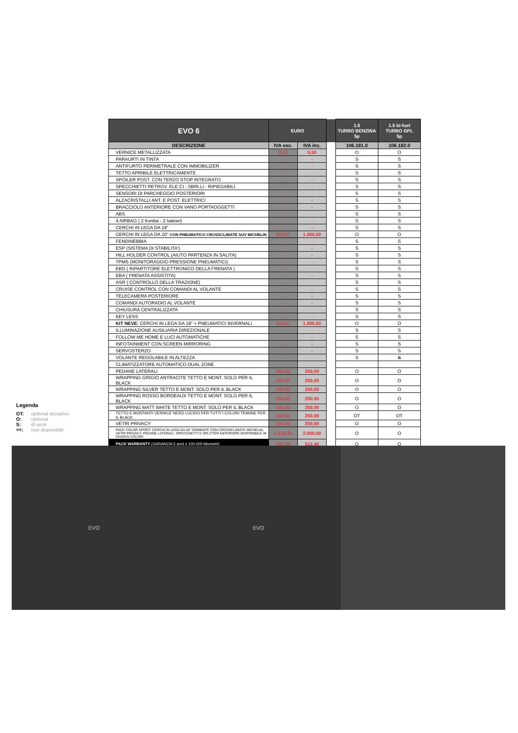| EVO 6 | EURO | | | 1.5 TURBO BENZINA 5p | 1.5 bi-fuel TURBO GPL 5p |
| DESCRIZIONE | IVA esc. | IVA inc. | | 106.181.0 | 106.182.0 |
| VERNICE METALLIZZATA | 0,00 | 0,00 | | O | O |
| PARAURTI IN TINTA | - | - | | S | S |
| ANTIFURTO PERIMETRALE CON IMMOBILIZER | - | - | | S | S |
| TETTO APRIBILE ELETTRICAMENTE | - | - | | S | S |
| SPOILER POST. CON TERZO STOP INTEGRATO | - | - | | S | S |
| SPECCHIETTI RETROV. ELE.CI - SBRI.LI - RIPIEGABILI | - | - | | S | S |
| SENSORI DI PARCHEGGIO POSTERIORI | - | - | | S | S |
| ALZACRISTALLI ANT. E POST. ELETTRICI | - | - | | S | S |
| BRACCIOLO ANTERIORE CON VANO PORTAOGGETTI | - | - | | S | S |
| ABS | - | - | | S | S |
| 4 AIRBAG ( 2 frontlai - 2 latelari) | - | - | | S | S |
| CERCHI IN LEGA DA 18" | - | - | | S | S |
| CERCHI IN LEGA DA 20" CON PNEUMATICO CROSSCLIMATE SUV MICHELIN | 819,67 | 1.000,00 | | O | O |
| FENDINEBBIA | - | - | | S | S |
| ESP (SISTEMA DI STABILITA') | - | - | | S | S |
| HILL HOLDER CONTROL (AIUTO PARTENZA IN SALITA) | - | - | | S | S |
| TPMS (MONITORAGGIO PRESSIONE PNEUMATICI) | - | - | | S | S |
| EBD ( RIPARTITORE ELETTRONICO DELLA FRENATA ) | - | - | | S | S |
| EBA ( FRENATA ASSISTITA) | - | - | | S | S |
| ASR ( CONTROLLO DELLA TRAZIONE) | - | - | | S | S |
| CRUISE CONTROL CON COMANDI AL VOLANTE | - | - | | S | S |
| TELECAMERA POSTERIORE | - | - | | S | S |
| COMANDI AUTORADIO AL VOLANTE | - | - | | S | S |
| CHIUSURA CENTRALIZZATA | - | - | | S | S |
| KEY LESS | - | - | | S | S |
| KIT NEVE: CERCHI IN LEGA DA 18" + PNEUMATICI INVERNALI | 819,67 | 1.000,00 | | O | O |
| ILLUMINAZIONE AUSILIARIA DIREZIONALE | - | - | | S | S |
| FOLLOW ME HOME E LUCI AUTOMATICHE | - | - | | S | S |
| INFOTAINMENT CON SCREEN MIRRORING | - | - | | S | S |
| SERVOSTERZO | - | - | | S | S |
| VOLANTE REGOLABILE IN ALTEZZA | - | - | | S | S |
| CLIMATIZZATORE AUTOMATICO DUAL ZONE | | | | | |
| PEDANE LATERALI | 204,92 | 250,00 | | O | O |
| WRAPPING GRIGIO ANTRACITE TETTO E MONT. SOLO PER IL BLACK | 204,92 | 250,00 | | O | O |
| WRAPPING SILVER TETTO E MONT. SOLO PER IL BLACK | 204,92 | 250,00 | | O | O |
| WRAPPING ROSSO BORDEAUX TETTO E MONT. SOLO PER IL BLACK | 204,92 | 250,00 | | O | O |
| WRAPPING MATT WHITE TETTO E MONT. SOLO PER IL BLACK | 204,92 | 250,00 | | O | O |
| TETTO E MONTANTI VERNICE NERO LUCIDO PER TUTTI I COLORI TRANNE PER IL BLACK | 204,92 | 250,00 | | OT | OT |
| VETRI PRIVACY | 204,92 | 250,00 | | O | O |
| PACK COLOR SPORT: CERCHI IN LEGA DA 20" GOMMATE CON CROSSCLIMATE MICHELIN, VETRI PRIVACY, PEDANE LATERALI, SPECCHIETTI E SPLITTER ANTERIORE DISPONIBILE IN DIVERSI COLORI. | 1.639,34 | 2.000,00 | | O | O |
| PACK WARRANTY (GARANZIA 5 anni o 100.000 kilometri) | 420,00 | 512,40 | | O | O |
Legenda
OT: optional tassativo
O: optional
S: di serie
==: non disponibile
EVO EVO